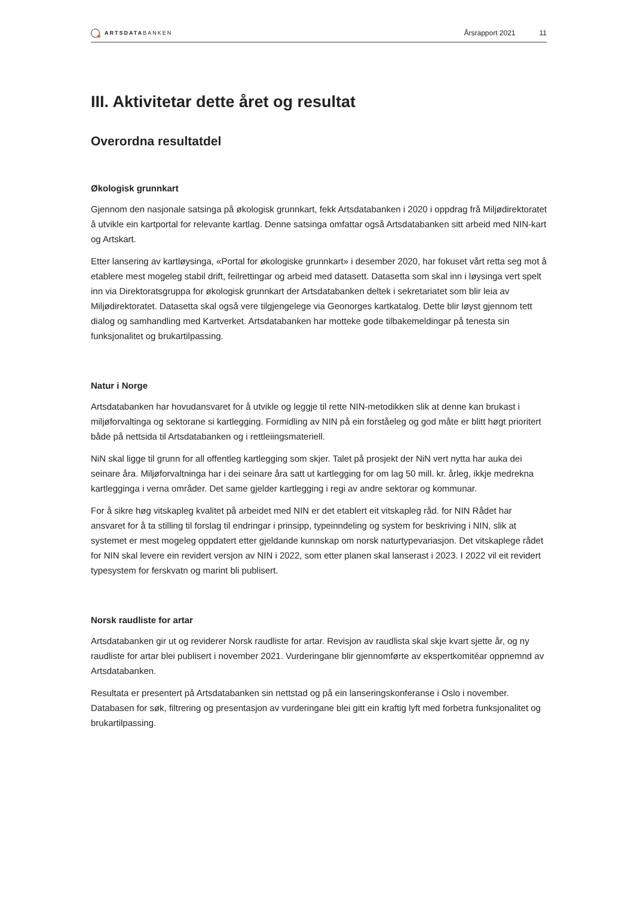ARTSDATABANKEN
Årsrapport 2021 11
III. Aktivitetar dette året og resultat
Overordna resultatdel
Økologisk grunnkart
Gjennom den nasjonale satsinga på økologisk grunnkart, fekk Artsdatabanken i 2020 i oppdrag frå Miljødirektoratet å utvikle ein kartportal for relevante kartlag. Denne satsinga omfattar også Artsdata­banken sitt arbeid med NIN-kart og Artskart.
Etter lansering av kartløysinga, «Portal for økologiske grunnkart» i desember 2020, har fokuset vårt retta seg mot å etablere mest mogeleg stabil drift, feilrettingar og arbeid med datasett. Datasetta som skal inn i løysinga vert spelt inn via Direktoratsgruppa for økologisk grunnkart der Artsdatabanken deltek i sekretariatet som blir leia av Miljødirektoratet. Datasetta skal også vere tilgjengelege via Geonorges kart­katalog. Dette blir løyst gjennom tett dialog og samhandling med Kartverket. Artsdatabanken har motteke gode tilbakemeldingar på tenesta sin funksjonalitet og brukartilpassing.
Natur i Norge
Artsdatabanken har hovudansvaret for å utvikle og leggje til rette NIN-metodikken slik at denne kan brukast i miljøforvaltinga og sektorane si kartlegging. Formidling av NIN på ein forståeleg og god måte er blitt høgt prioritert både på nettsida til Artsdatabanken og i rettleiingsmateriell.
NiN skal ligge til grunn for all offentleg kartlegging som skjer. Talet på prosjekt der NiN vert nytta har auka dei seinare åra. Miljøforvaltninga har i dei seinare åra satt ut kartlegging for om lag 50 mill. kr. årleg, ikkje medrekna kartlegginga i verna områder. Det same gjelder kartlegging i regi av andre sektorar og kommunar.
For å sikre høg vitskapleg kvalitet på arbeidet med NIN er det etablert eit vitskapleg råd. for NIN Rådet har ansvaret for å ta stilling til forslag til endringar i prinsipp, typeinndeling og system for beskriving i NIN, slik at systemet er mest mogeleg oppdatert etter gjeldande kunnskap om norsk naturtypevariasjon. Det vitskaplege rådet for NIN skal levere ein revidert versjon av NIN i 2022, som etter planen skal lanserast i 2023. I 2022 vil eit revidert typesystem for ferskvatn og marint bli publisert.
Norsk raudliste for artar
Artsdatabanken gir ut og reviderer Norsk raudliste for artar. Revisjon av raudlista skal skje kvart sjette år, og ny raudliste for artar blei publisert i november 2021. Vurderingane blir gjennomførte av ekspertkomitéar oppnemnd av Artsdatabanken.
Resultata er presentert på Artsdatabanken sin nettstad og på ein lanseringskonferanse i Oslo i november. Databasen for søk, filtrering og presentasjon av vurderingane blei gitt ein kraftig lyft med forbetra funksjonalitet og brukartilpassing.